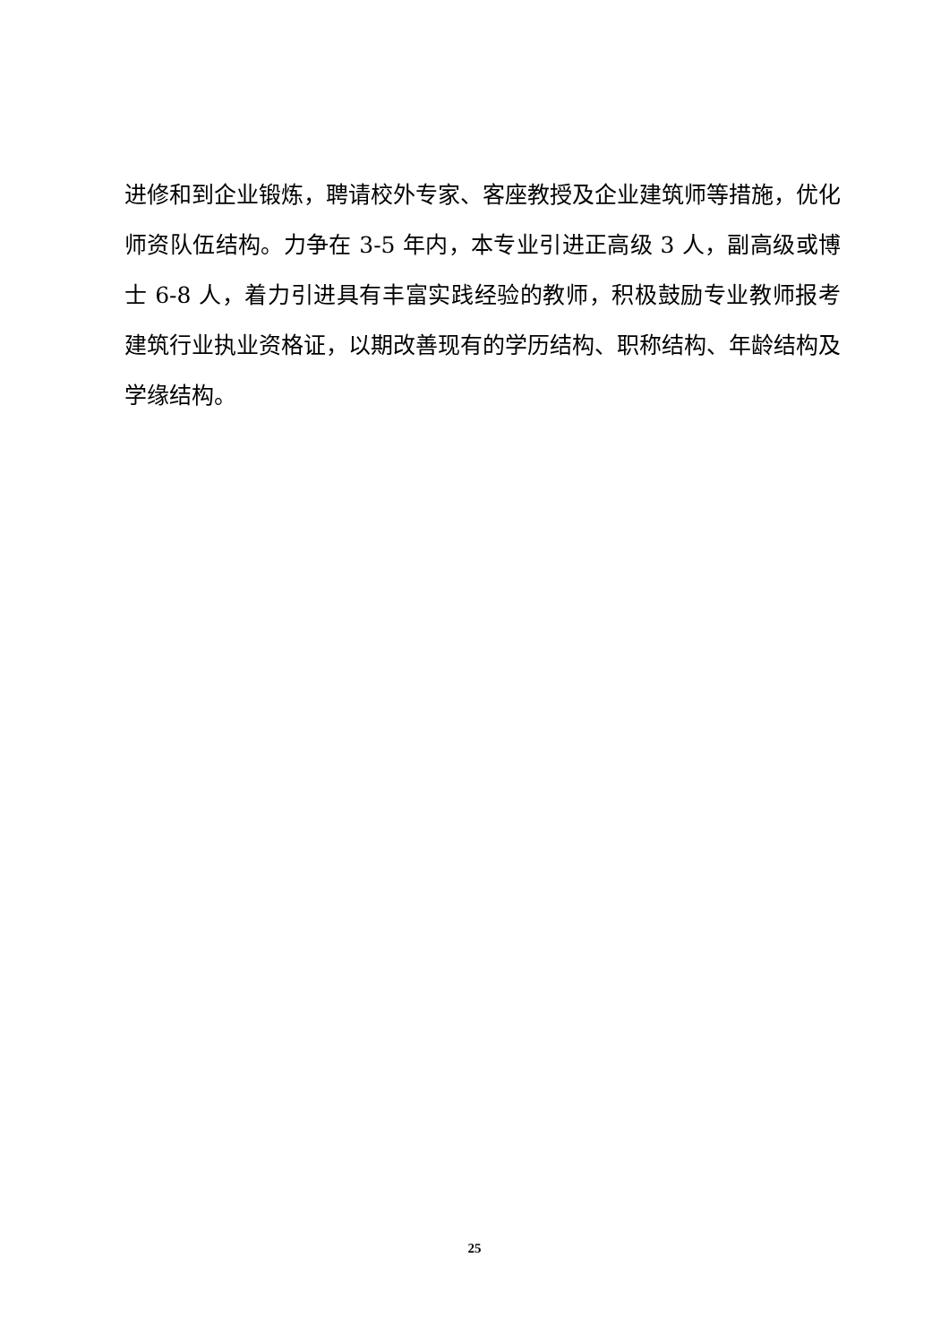进修和到企业锻炼，聘请校外专家、客座教授及企业建筑师等措施，优化师资队伍结构。力争在 3-5 年内，本专业引进正高级 3 人，副高级或博士 6-8 人，着力引进具有丰富实践经验的教师，积极鼓励专业教师报考建筑行业执业资格证，以期改善现有的学历结构、职称结构、年龄结构及学缘结构。
25